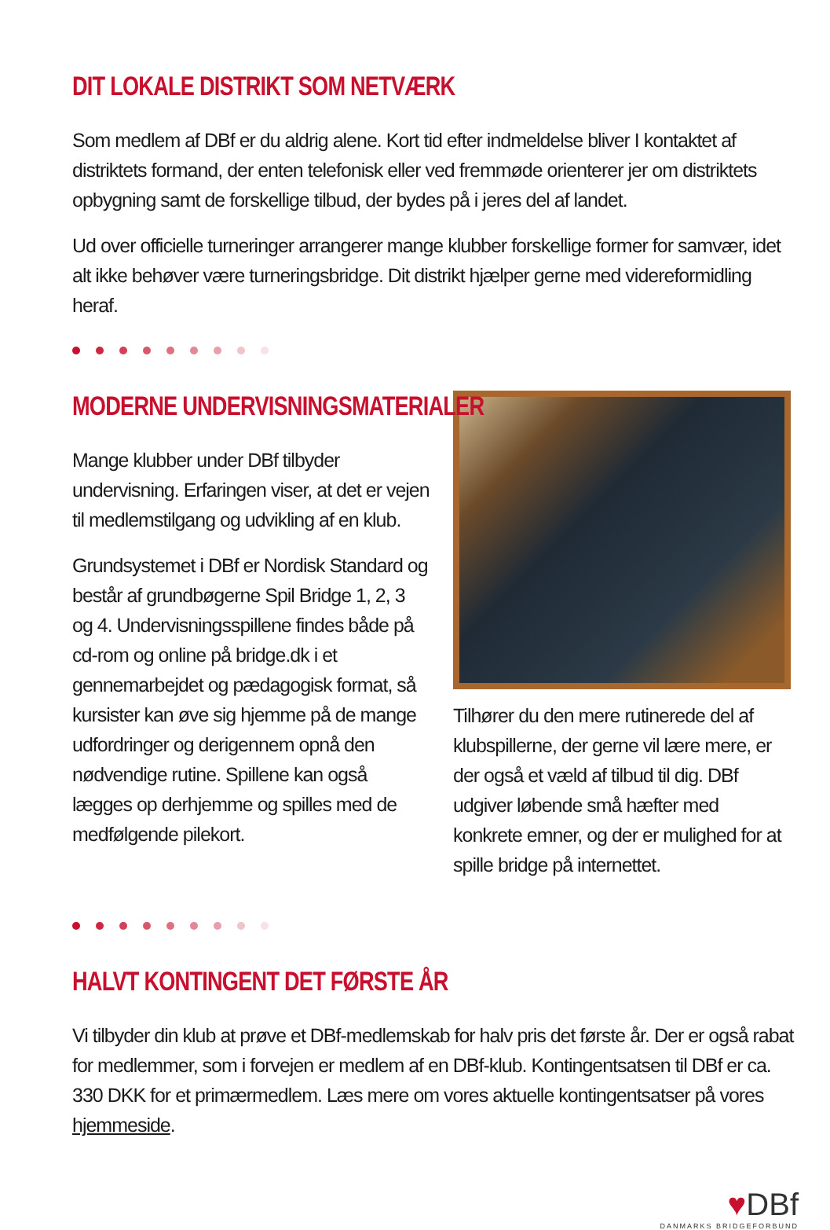DIT LOKALE DISTRIKT SOM NETVÆRK
Som medlem af DBf er du aldrig alene. Kort tid efter indmeldelse bliver I kontaktet af distriktets formand, der enten telefonisk eller ved fremmøde orienterer jer om distriktets opbygning samt de forskellige tilbud, der bydes på i jeres del af landet.
Ud over officielle turneringer arrangerer mange klubber forskellige former for samvær, idet alt ikke behøver være turneringsbridge. Dit distrikt hjælper gerne med videreformidling heraf.
MODERNE UNDERVISNINGSMATERIALER
Mange klubber under DBf tilbyder undervisning. Erfaringen viser, at det er vejen til medlemstilgang og udvikling af en klub.
Grundsystemet i DBf er Nordisk Standard og består af grundbøgerne Spil Bridge 1, 2, 3 og 4. Undervisningsspillene findes både på cd-rom og online på bridge.dk i et gennemarbejdet og pædagogisk format, så kursister kan øve sig hjemme på de mange udfordringer og derigennem opnå den nødvendige rutine. Spillene kan også lægges op derhjemme og spilles med de medfølgende pilekort.
Tilhører du den mere rutinerede del af klubspillerne, der gerne vil lære mere, er der også et væld af tilbud til dig. DBf udgiver løbende små hæfter med konkrete emner, og der er mulighed for at spille bridge på internettet.
HALVT KONTINGENT DET FØRSTE ÅR
Vi tilbyder din klub at prøve et DBf-medlemskab for halv pris det første år. Der er også rabat for medlemmer, som i forvejen er medlem af en DBf-klub. Kontingentsatsen til DBf er ca. 330 DKK for et primærmedlem. Læs mere om vores aktuelle kontingentsatser på vores hjemmeside.
♥DBf
DANMARKS BRIDGEFORBUND